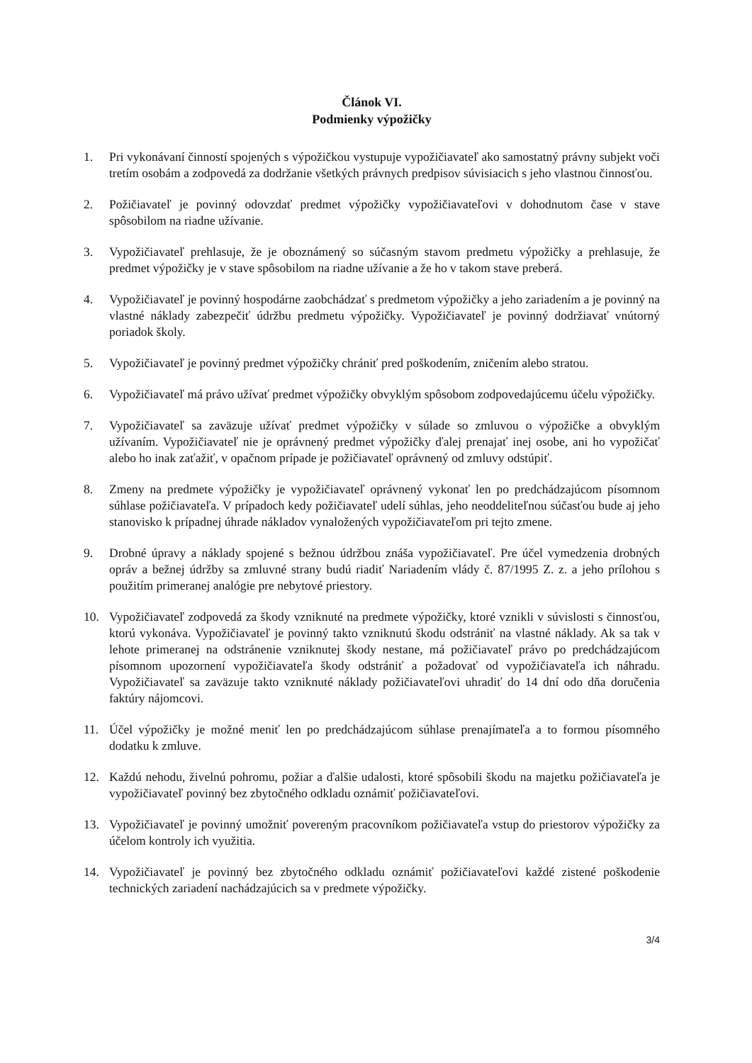Článok VI.
Podmienky výpožičky
1. Pri vykonávaní činností spojených s výpožičkou vystupuje vypožičiavateľ ako samostatný právny subjekt voči tretím osobám a zodpovedá za dodržanie všetkých právnych predpisov súvisiacich s jeho vlastnou činnosťou.
2. Požičiavateľ je povinný odovzdať predmet výpožičky vypožičiavateľovi v dohodnutom čase v stave spôsobilom na riadne užívanie.
3. Vypožičiavateľ prehlasuje, že je oboznámený so súčasným stavom predmetu výpožičky a prehlasuje, že predmet výpožičky je v stave spôsobilom na riadne užívanie a že ho v takom stave preberá.
4. Vypožičiavateľ je povinný hospodárne zaobchádzať s predmetom výpožičky a jeho zariadením a je povinný na vlastné náklady zabezpečiť údržbu predmetu výpožičky. Vypožičiavateľ je povinný dodržiavať vnútorný poriadok školy.
5. Vypožičiavateľ je povinný predmet výpožičky chrániť pred poškodením, zničením alebo stratou.
6. Vypožičiavateľ má právo užívať predmet výpožičky obvyklým spôsobom zodpovedajúcemu účelu výpožičky.
7. Vypožičiavateľ sa zaväzuje užívať predmet výpožičky v súlade so zmluvou o výpožičke a obvyklým užívaním. Vypožičiavateľ nie je oprávnený predmet výpožičky ďalej prenajať inej osobe, ani ho vypožičať alebo ho inak zaťažiť, v opačnom prípade je požičiavateľ oprávnený od zmluvy odstúpiť.
8. Zmeny na predmete výpožičky je vypožičiavateľ oprávnený vykonať len po predchádzajúcom písomnom súhlase požičiavateľa. V prípadoch kedy požičiavateľ udelí súhlas, jeho neoddeliteľnou súčasťou bude aj jeho stanovisko k prípadnej úhrade nákladov vynaložených vypožičiavateľom pri tejto zmene.
9. Drobné úpravy a náklady spojené s bežnou údržbou znáša vypožičiavateľ. Pre účel vymedzenia drobných opráv a bežnej údržby sa zmluvné strany budú riadiť Nariadením vlády č. 87/1995 Z. z. a jeho prílohou s použitím primeranej analógie pre nebytové priestory.
10. Vypožičiavateľ zodpovedá za škody vzniknuté na predmete výpožičky, ktoré vznikli v súvislosti s činnosťou, ktorú vykonáva. Vypožičiavateľ je povinný takto vzniknutú škodu odstrániť na vlastné náklady. Ak sa tak v lehote primeranej na odstránenie vzniknutej škody nestane, má požičiavateľ právo po predchádzajúcom písomnom upozornení vypožičiavateľa škody odstrániť a požadovať od vypožičiavateľa ich náhradu. Vypožičiavateľ sa zaväzuje takto vzniknuté náklady požičiavateľovi uhradiť do 14 dní odo dňa doručenia faktúry nájomcovi.
11. Účel výpožičky je možné meniť len po predchádzajúcom súhlase prenajímateľa a to formou písomného dodatku k zmluve.
12. Každú nehodu, živelnú pohromu, požiar a ďalšie udalosti, ktoré spôsobili škodu na majetku požičiavateľa je vypožičiavateľ povinný bez zbytočného odkladu oznámiť požičiavateľovi.
13. Vypožičiavateľ je povinný umožniť povereným pracovníkom požičiavateľa vstup do priestorov výpožičky za účelom kontroly ich využitia.
14. Vypožičiavateľ je povinný bez zbytočného odkladu oznámiť požičiavateľovi každé zistené poškodenie technických zariadení nachádzajúcich sa v predmete výpožičky.
3/4